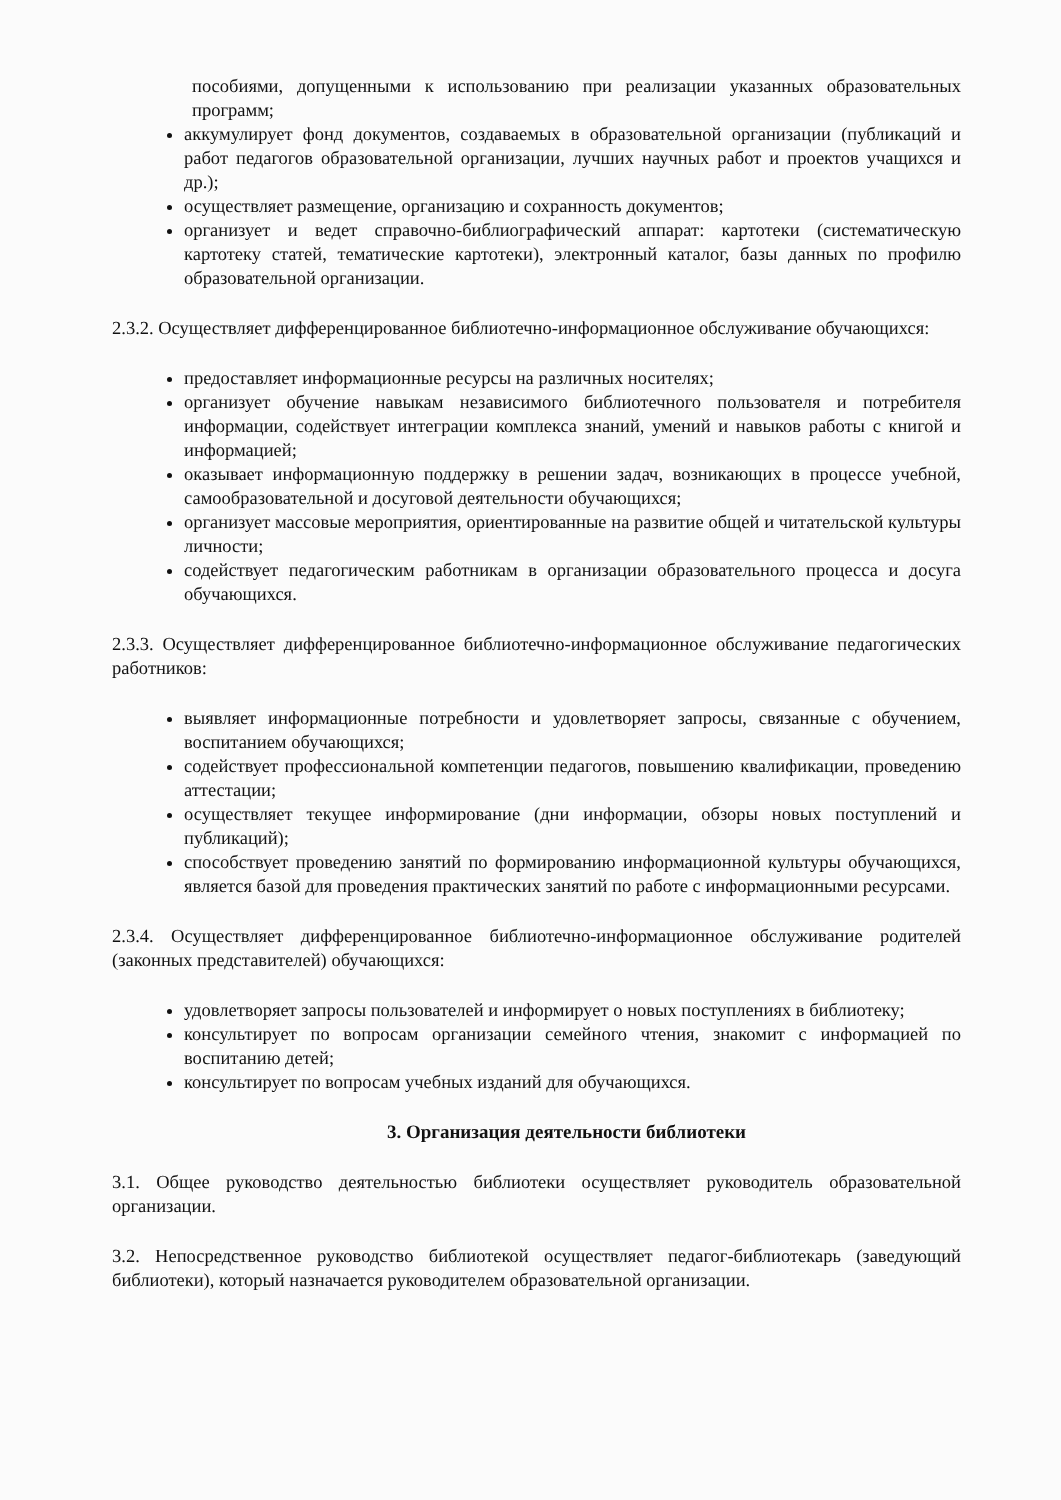пособиями, допущенными к использованию при реализации указанных образовательных программ;
аккумулирует фонд документов, создаваемых в образовательной организации (публикаций и работ педагогов образовательной организации, лучших научных работ и проектов учащихся и др.);
осуществляет размещение, организацию и сохранность документов;
организует и ведет справочно-библиографический аппарат: картотеки (систематическую картотеку статей, тематические картотеки), электронный каталог, базы данных по профилю образовательной организации.
2.3.2. Осуществляет дифференцированное библиотечно-информационное обслуживание обучающихся:
предоставляет информационные ресурсы на различных носителях;
организует обучение навыкам независимого библиотечного пользователя и потребителя информации, содействует интеграции комплекса знаний, умений и навыков работы с книгой и информацией;
оказывает информационную поддержку в решении задач, возникающих в процессе учебной, самообразовательной и досуговой деятельности обучающихся;
организует массовые мероприятия, ориентированные на развитие общей и читательской культуры личности;
содействует педагогическим работникам в организации образовательного процесса и досуга обучающихся.
2.3.3. Осуществляет дифференцированное библиотечно-информационное обслуживание педагогических работников:
выявляет информационные потребности и удовлетворяет запросы, связанные с обучением, воспитанием обучающихся;
содействует профессиональной компетенции педагогов, повышению квалификации, проведению аттестации;
осуществляет текущее информирование (дни информации, обзоры новых поступлений и публикаций);
способствует проведению занятий по формированию информационной культуры обучающихся, является базой для проведения практических занятий по работе с информационными ресурсами.
2.3.4. Осуществляет дифференцированное библиотечно-информационное обслуживание родителей (законных представителей) обучающихся:
удовлетворяет запросы пользователей и информирует о новых поступлениях в библиотеку;
консультирует по вопросам организации семейного чтения, знакомит с информацией по воспитанию детей;
консультирует по вопросам учебных изданий для обучающихся.
3. Организация деятельности библиотеки
3.1. Общее руководство деятельностью библиотеки осуществляет руководитель образовательной организации.
3.2. Непосредственное руководство библиотекой осуществляет педагог-библиотекарь (заведующий библиотеки), который назначается руководителем образовательной организации.